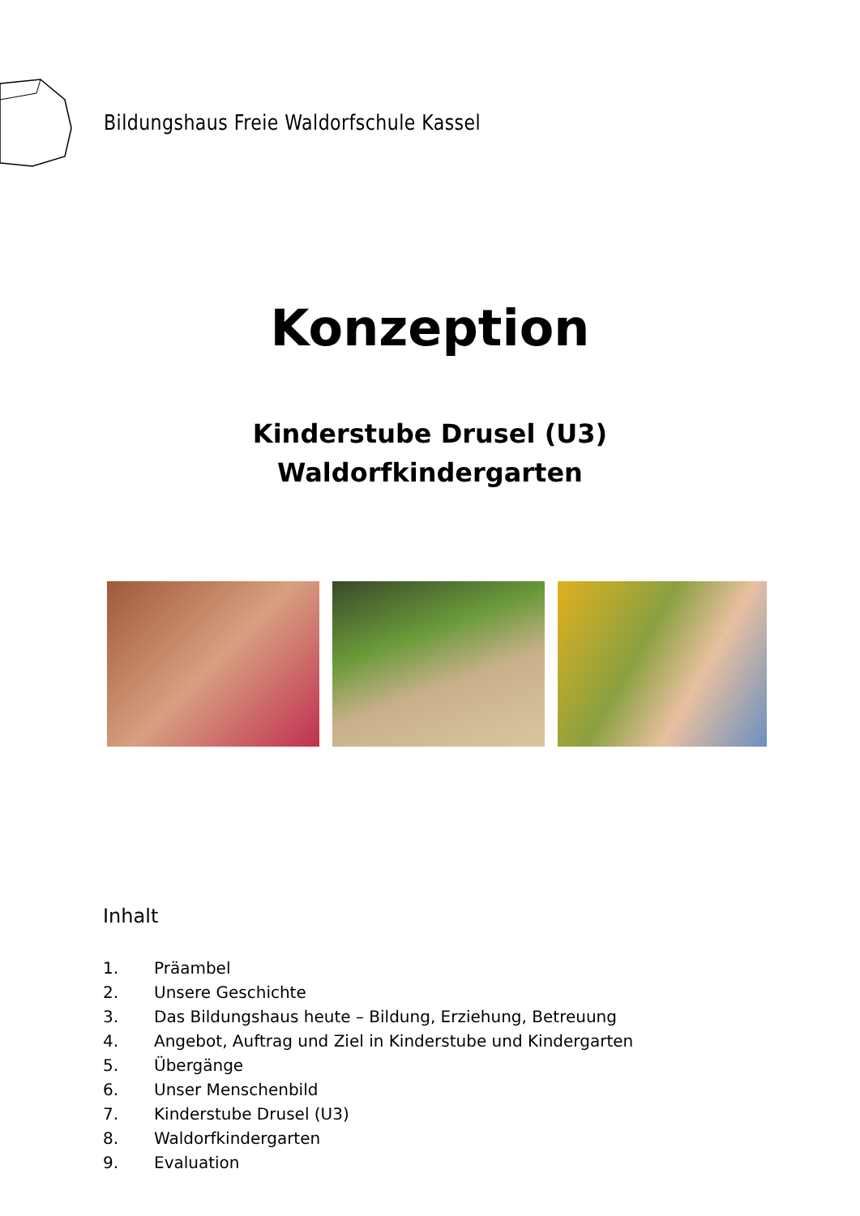Bildungshaus Freie Waldorfschule Kassel
Konzeption
Kinderstube Drusel (U3)
Waldorfkindergarten
Inhalt
1. Präambel
2. Unsere Geschichte
3. Das Bildungshaus heute – Bildung, Erziehung, Betreuung
4. Angebot, Auftrag und Ziel in Kinderstube und Kindergarten
5. Übergänge
6. Unser Menschenbild
7. Kinderstube Drusel (U3)
8. Waldorfkindergarten
9. Evaluation